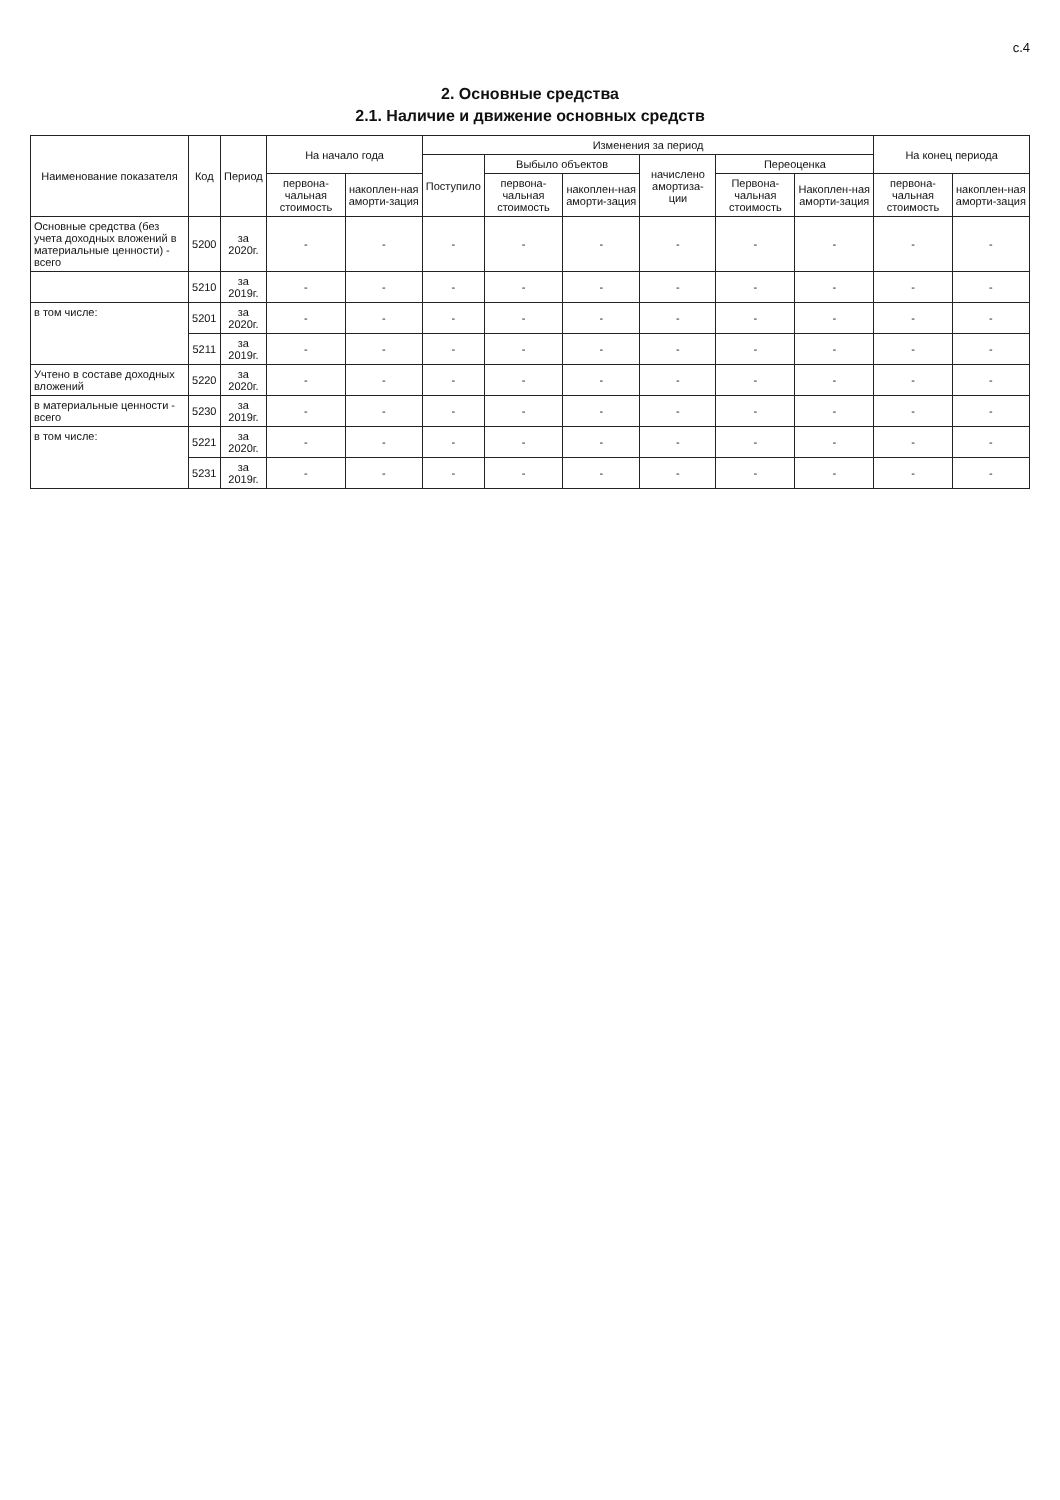с.4
2. Основные средства
2.1. Наличие и движение основных средств
| Наименование показателя | Код | Период | На начало года | | Изменения за период | | | | | | На конец периода | |
| --- | --- | --- | --- | --- | --- | --- | --- | --- | --- | --- | --- | --- |
| | | | | | Поступило | Выбыло объектов | | начислено амортиза-ции | Переоценка | | | |
| | | | первона-чальная стоимость | накоплен-ная аморти-зация | | первона-чальная стоимость | накоплен-ная аморти-зация | | Первона-чальная стоимость | Накоплен-ная аморти-зация | первона-чальная стоимость | накоплен-ная аморти-зация |
| Основные средства (без учета доходных вложений в материальные ценности) - всего | 5200 | за 2020г. | - | - | - | - | - | - | - | - | - | - |
| | 5210 | за 2019г. | - | - | - | - | - | - | - | - | - | - |
| в том числе: | 5201 | за 2020г. | - | - | - | - | - | - | - | - | - | - |
| | 5211 | за 2019г. | - | - | - | - | - | - | - | - | - | - |
| Учтено в составе доходных вложений | 5220 | за 2020г. | - | - | - | - | - | - | - | - | - | - |
| в материальные ценности - всего | 5230 | за 2019г. | - | - | - | - | - | - | - | - | - | - |
| в том числе: | 5221 | за 2020г. | - | - | - | - | - | - | - | - | - | - |
| | 5231 | за 2019г. | - | - | - | - | - | - | - | - | - | - |